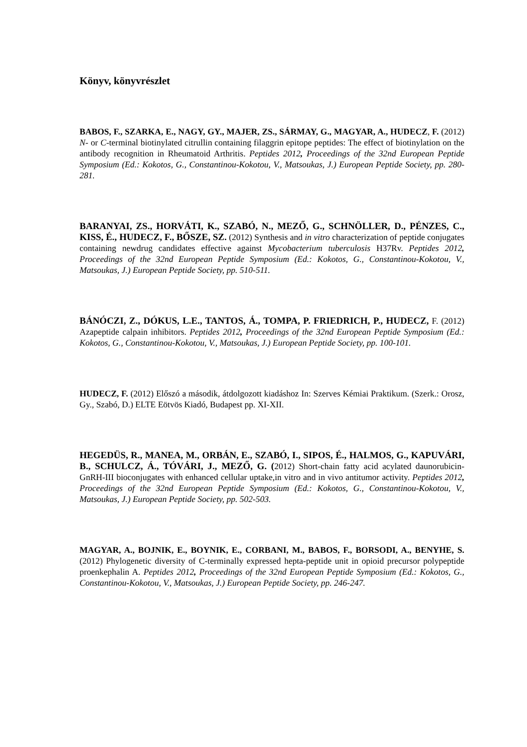Könyv, könyvrészlet
BABOS, F., SZARKA, E., NAGY, GY., MAJER, ZS., SÁRMAY, G., MAGYAR, A., HUDECZ, F. (2012) N- or C-terminal biotinylated citrullin containing filaggrin epitope peptides: The effect of biotinylation on the antibody recognition in Rheumatoid Arthritis. Peptides 2012, Proceedings of the 32nd European Peptide Symposium (Ed.: Kokotos, G., Constantinou-Kokotou, V., Matsoukas, J.) European Peptide Society, pp. 280-281.
BARANYAI, ZS., HORVÁTI, K., SZABÓ, N., MEZŐ, G., SCHNÖLLER, D., PÉNZES, C., KISS, É., HUDECZ, F., BŐSZE, SZ. (2012) Synthesis and in vitro characterization of peptide conjugates containing newdrug candidates effective against Mycobacterium tuberculosis H37Rv. Peptides 2012, Proceedings of the 32nd European Peptide Symposium (Ed.: Kokotos, G., Constantinou-Kokotou, V., Matsoukas, J.) European Peptide Society, pp. 510-511.
BÁNÓCZI, Z., DÓKUS, L.E., TANTOS, Á., TOMPA, P. FRIEDRICH, P., HUDECZ, F. (2012) Azapeptide calpain inhibitors. Peptides 2012, Proceedings of the 32nd European Peptide Symposium (Ed.: Kokotos, G., Constantinou-Kokotou, V., Matsoukas, J.) European Peptide Society, pp. 100-101.
HUDECZ, F. (2012) Előszó a második, átdolgozott kiadáshoz In: Szerves Kémiai Praktikum. (Szerk.: Orosz, Gy., Szabó, D.) ELTE Eötvös Kiadó, Budapest pp. XI-XII.
HEGEDÜS, R., MANEA, M., ORBÁN, E., SZABÓ, I., SIPOS, É., HALMOS, G., KAPUVÁRI, B., SCHULCZ, Á., TÓVÁRI, J., MEZŐ, G. (2012) Short-chain fatty acid acylated daunorubicin-GnRH-III bioconjugates with enhanced cellular uptake,in vitro and in vivo antitumor activity. Peptides 2012, Proceedings of the 32nd European Peptide Symposium (Ed.: Kokotos, G., Constantinou-Kokotou, V., Matsoukas, J.) European Peptide Society, pp. 502-503.
MAGYAR, A., BOJNIK, E., BOYNIK, E., CORBANI, M., BABOS, F., BORSODI, A., BENYHE, S. (2012) Phylogenetic diversity of C-terminally expressed hepta-peptide unit in opioid precursor polypeptide proenkephalin A. Peptides 2012, Proceedings of the 32nd European Peptide Symposium (Ed.: Kokotos, G., Constantinou-Kokotou, V., Matsoukas, J.) European Peptide Society, pp. 246-247.